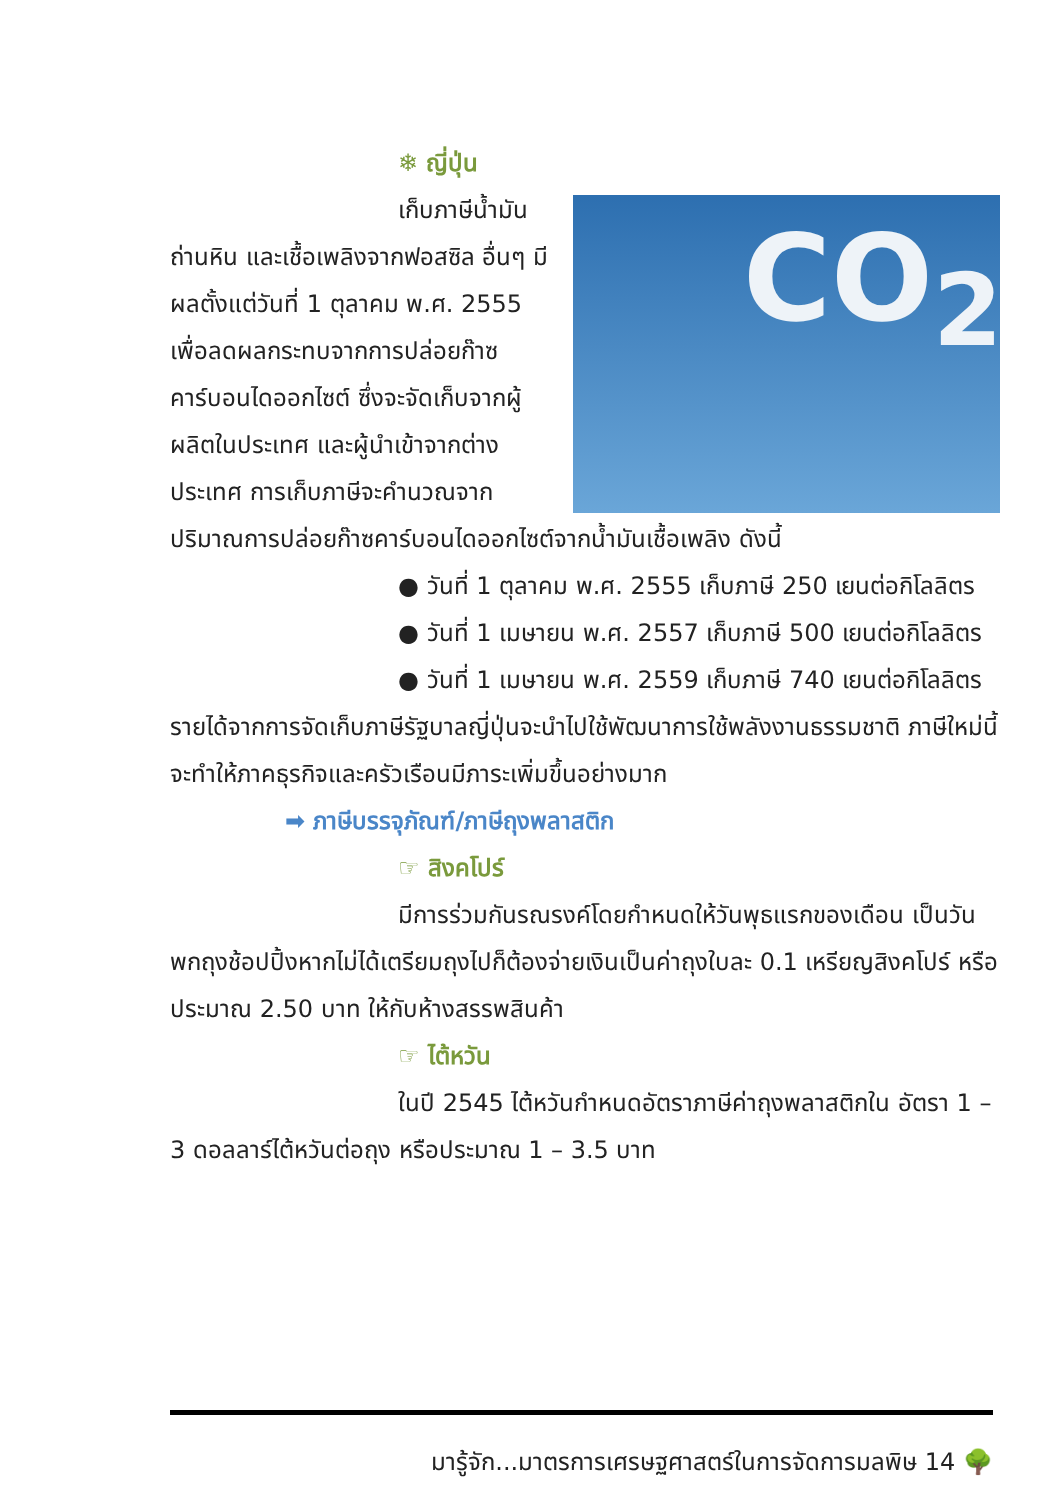❄ ญี่ปุ่น
CO<sub>2</sub>
เก็บภาษีน้ำมัน
ถ่านหิน และเชื้อเพลิงจากฟอสซิล อื่นๆ มีผลตั้งแต่วันที่ 1 ตุลาคม พ.ศ. 2555 เพื่อลดผลกระทบจากการปล่อยก๊าซคาร์บอนไดออกไซต์ ซึ่งจะจัดเก็บจากผู้ผลิตในประเทศ และผู้นำเข้าจากต่างประเทศ การเก็บภาษีจะคำนวณจากปริมาณการปล่อยก๊าซคาร์บอนไดออกไซต์จากน้ำมันเชื้อเพลิง ดังนี้
● วันที่ 1 ตุลาคม พ.ศ. 2555 เก็บภาษี 250 เยนต่อกิโลลิตร
● วันที่ 1 เมษายน พ.ศ. 2557 เก็บภาษี 500 เยนต่อกิโลลิตร
● วันที่ 1 เมษายน พ.ศ. 2559 เก็บภาษี 740 เยนต่อกิโลลิตร
รายได้จากการจัดเก็บภาษีรัฐบาลญี่ปุ่นจะนำไปใช้พัฒนาการใช้พลังงานธรรมชาติ ภาษีใหม่นี้จะทำให้ภาคธุรกิจและครัวเรือนมีภาระเพิ่มขึ้นอย่างมาก
➡ ภาษีบรรจุภัณฑ์/ภาษีถุงพลาสติก
☞ สิงคโปร์
มีการร่วมกันรณรงค์โดยกำหนดให้วันพุธแรกของเดือน เป็นวันพกถุงช้อปปิ้งหากไม่ได้เตรียมถุงไปก็ต้องจ่ายเงินเป็นค่าถุงใบละ 0.1 เหรียญสิงคโปร์ หรือประมาณ 2.50 บาท ให้กับห้างสรรพสินค้า
☞ ไต้หวัน
ในปี 2545 ไต้หวันกำหนดอัตราภาษีค่าถุงพลาสติกใน อัตรา 1 – 3 ดอลลาร์ไต้หวันต่อถุง หรือประมาณ 1 – 3.5 บาท
มารู้จัก...มาตรการเศรษฐศาสตร์ในการจัดการมลพิษ 14 🌳